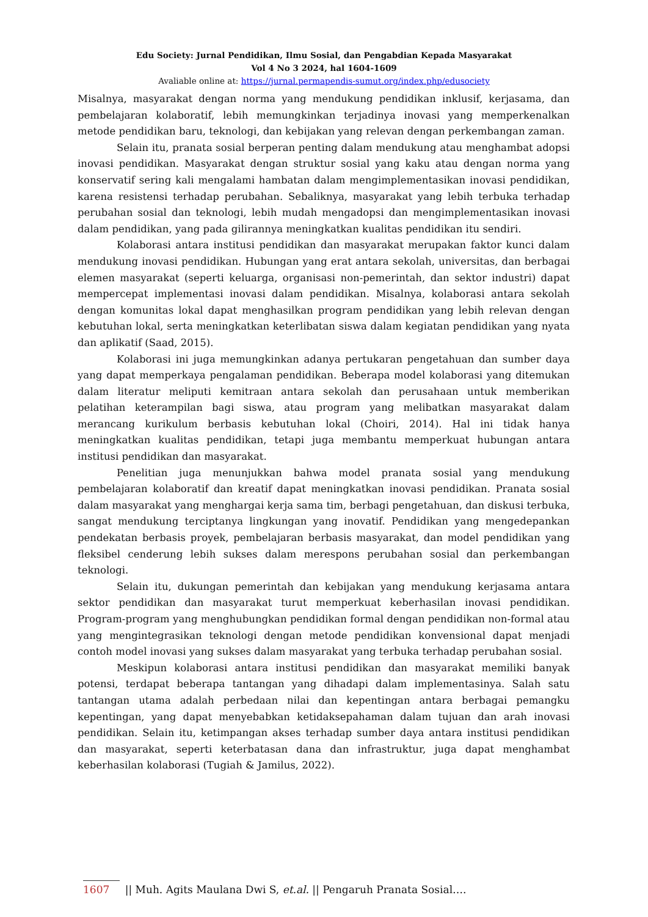Edu Society: Jurnal Pendidikan, Ilmu Sosial, dan Pengabdian Kepada Masyarakat
Vol 4 No 3 2024, hal 1604-1609
Avaliable online at: https://jurnal.permapendis-sumut.org/index.php/edusociety
Misalnya, masyarakat dengan norma yang mendukung pendidikan inklusif, kerjasama, dan pembelajaran kolaboratif, lebih memungkinkan terjadinya inovasi yang memperkenalkan metode pendidikan baru, teknologi, dan kebijakan yang relevan dengan perkembangan zaman.
Selain itu, pranata sosial berperan penting dalam mendukung atau menghambat adopsi inovasi pendidikan. Masyarakat dengan struktur sosial yang kaku atau dengan norma yang konservatif sering kali mengalami hambatan dalam mengimplementasikan inovasi pendidikan, karena resistensi terhadap perubahan. Sebaliknya, masyarakat yang lebih terbuka terhadap perubahan sosial dan teknologi, lebih mudah mengadopsi dan mengimplementasikan inovasi dalam pendidikan, yang pada gilirannya meningkatkan kualitas pendidikan itu sendiri.
Kolaborasi antara institusi pendidikan dan masyarakat merupakan faktor kunci dalam mendukung inovasi pendidikan. Hubungan yang erat antara sekolah, universitas, dan berbagai elemen masyarakat (seperti keluarga, organisasi non-pemerintah, dan sektor industri) dapat mempercepat implementasi inovasi dalam pendidikan. Misalnya, kolaborasi antara sekolah dengan komunitas lokal dapat menghasilkan program pendidikan yang lebih relevan dengan kebutuhan lokal, serta meningkatkan keterlibatan siswa dalam kegiatan pendidikan yang nyata dan aplikatif (Saad, 2015).
Kolaborasi ini juga memungkinkan adanya pertukaran pengetahuan dan sumber daya yang dapat memperkaya pengalaman pendidikan. Beberapa model kolaborasi yang ditemukan dalam literatur meliputi kemitraan antara sekolah dan perusahaan untuk memberikan pelatihan keterampilan bagi siswa, atau program yang melibatkan masyarakat dalam merancang kurikulum berbasis kebutuhan lokal (Choiri, 2014). Hal ini tidak hanya meningkatkan kualitas pendidikan, tetapi juga membantu memperkuat hubungan antara institusi pendidikan dan masyarakat.
Penelitian juga menunjukkan bahwa model pranata sosial yang mendukung pembelajaran kolaboratif dan kreatif dapat meningkatkan inovasi pendidikan. Pranata sosial dalam masyarakat yang menghargai kerja sama tim, berbagi pengetahuan, dan diskusi terbuka, sangat mendukung terciptanya lingkungan yang inovatif. Pendidikan yang mengedepankan pendekatan berbasis proyek, pembelajaran berbasis masyarakat, dan model pendidikan yang fleksibel cenderung lebih sukses dalam merespons perubahan sosial dan perkembangan teknologi.
Selain itu, dukungan pemerintah dan kebijakan yang mendukung kerjasama antara sektor pendidikan dan masyarakat turut memperkuat keberhasilan inovasi pendidikan. Program-program yang menghubungkan pendidikan formal dengan pendidikan non-formal atau yang mengintegrasikan teknologi dengan metode pendidikan konvensional dapat menjadi contoh model inovasi yang sukses dalam masyarakat yang terbuka terhadap perubahan sosial.
Meskipun kolaborasi antara institusi pendidikan dan masyarakat memiliki banyak potensi, terdapat beberapa tantangan yang dihadapi dalam implementasinya. Salah satu tantangan utama adalah perbedaan nilai dan kepentingan antara berbagai pemangku kepentingan, yang dapat menyebabkan ketidaksepahaman dalam tujuan dan arah inovasi pendidikan. Selain itu, ketimpangan akses terhadap sumber daya antara institusi pendidikan dan masyarakat, seperti keterbatasan dana dan infrastruktur, juga dapat menghambat keberhasilan kolaborasi (Tugiah & Jamilus, 2022).
1607 || Muh. Agits Maulana Dwi S, et.al. || Pengaruh Pranata Sosial….